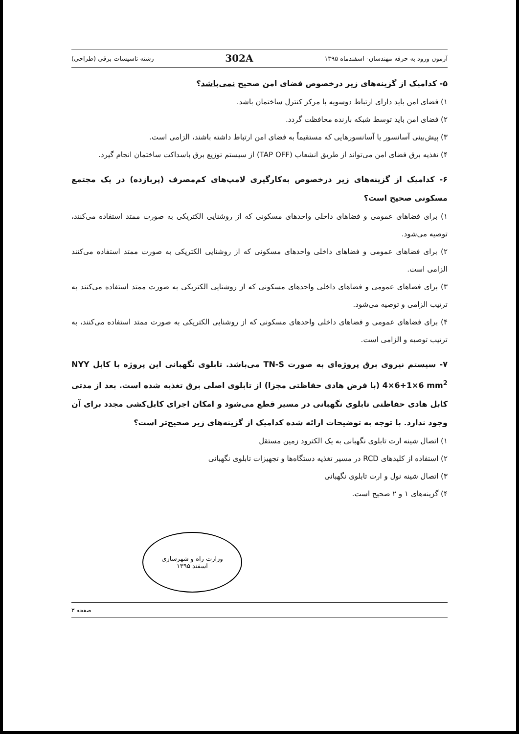آزمون ورود به حرفه مهندسان- اسفندماه ۱۳۹۵ 302A رشته تاسیسات برقی (طراحی)
۵- کدامیک از گزینه‌های زیر درخصوص فضای امن صحیح نمی‌باشد؟
۱) فضای امن باید دارای ارتباط دوسویه با مرکز کنترل ساختمان باشد.
۲) فضای امن باید توسط شبکه بارنده محافظت گردد.
۳) پیش‌بینی آسانسور یا آسانسورهایی که مستقیماً به فضای امن ارتباط داشته باشند، الزامی است.
۴) تغذیه برق فضای امن می‌تواند از طریق انشعاب (TAP OFF) از سیستم توزیع برق باسداکت ساختمان انجام گیرد.
۶- کدامیک از گزینه‌های زیر درخصوص به‌کارگیری لامپ‌های کم‌مصرف (پربازده) در یک مجتمع مسکونی صحیح است؟
۱) برای فضاهای عمومی و فضاهای داخلی واحدهای مسکونی که از روشنایی الکتریکی به صورت ممتد استفاده می‌کنند، توصیه می‌شود.
۲) برای فضاهای عمومی و فضاهای داخلی واحدهای مسکونی که از روشنایی الکتریکی به صورت ممتد استفاده می‌کنند الزامی است.
۳) برای فضاهای عمومی و فضاهای داخلی واحدهای مسکونی که از روشنایی الکتریکی به صورت ممتد استفاده می‌کنند به ترتیب الزامی و توصیه می‌شود.
۴) برای فضاهای عمومی و فضاهای داخلی واحدهای مسکونی که از روشنایی الکتریکی به صورت ممتد استفاده می‌کنند، به ترتیب توصیه و الزامی است.
۷- سیستم نیروی برق پروژه‌ای به صورت TN-S می‌باشد. تابلوی نگهبانی این پروژه با کابل NYY 4×6+1×6 mm<sup>2</sup> (با فرض هادی حفاظتی مجزا) از تابلوی اصلی برق تغذیه شده است. بعد از مدتی کابل هادی حفاظتی تابلوی نگهبانی در مسیر قطع می‌شود و امکان اجرای کابل‌کشی مجدد برای آن وجود ندارد. با توجه به توضیحات ارائه شده کدامیک از گزینه‌های زیر صحیح‌تر است؟
۱) اتصال شینه ارت تابلوی نگهبانی به یک الکترود زمین مستقل
۲) استفاده از کلیدهای RCD در مسیر تغذیه دستگاه‌ها و تجهیزات تابلوی نگهبانی
۳) اتصال شینه نول و ارت تابلوی نگهبانی
۴) گزینه‌های ۱ و ۲ صحیح است.
وزارت راه و شهرسازی
اسفند ۱۳۹۵
صفحه ۳